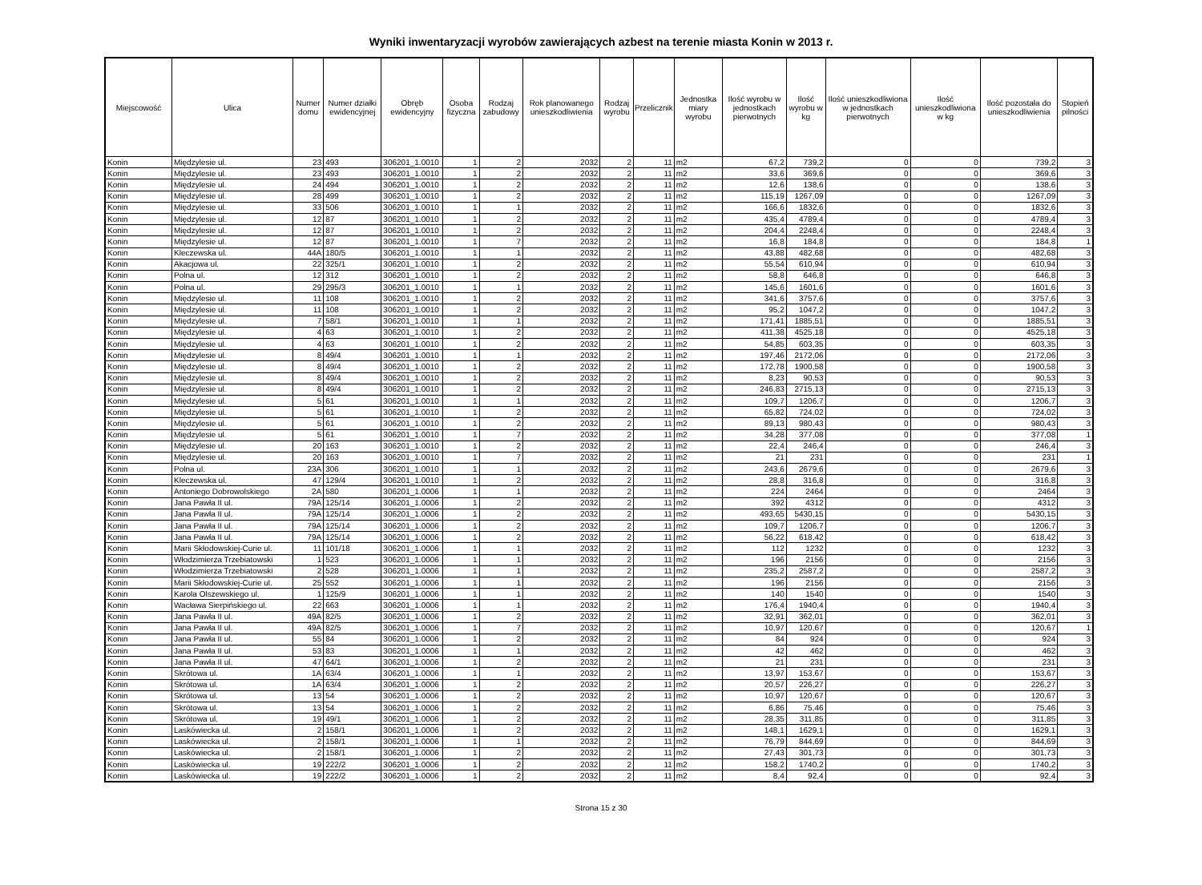Wyniki inwentaryzacji wyrobów zawierających azbest na terenie miasta Konin w 2013 r.
| Miejscowość | Ulica | Numer domu | Numer działki ewidencyjnej | Obręb ewidencyjny | Osoba fizyczna | Rodzaj zabudowy | Rok planowanego unieszkodliwienia | Rodzaj wyrobu | Przelicznik | Jednostka miary wyrobu | Ilość wyrobu w jednostkach pierwotnych | Ilość wyrobu w kg | Ilość unieszkodliwiona w jednostkach pierwotnych | Ilość unieszkodliwiona w kg | Ilość pozostała do unieszkodliwienia | Stopień pilności |
| --- | --- | --- | --- | --- | --- | --- | --- | --- | --- | --- | --- | --- | --- | --- | --- | --- |
| Konin | Międzylesie ul. | 23 | 493 | 306201_1.0010 | 1 | 2 | 2032 | 2 | 11 | m2 | 67,2 | 739,2 | 0 | 0 | 739,2 | 3 |
| Konin | Międzylesie ul. | 23 | 493 | 306201_1.0010 | 1 | 2 | 2032 | 2 | 11 | m2 | 33,6 | 369,6 | 0 | 0 | 369,6 | 3 |
| Konin | Międzylesie ul. | 24 | 494 | 306201_1.0010 | 1 | 2 | 2032 | 2 | 11 | m2 | 12,6 | 138,6 | 0 | 0 | 138,6 | 3 |
| Konin | Międzylesie ul. | 28 | 499 | 306201_1.0010 | 1 | 2 | 2032 | 2 | 11 | m2 | 115,19 | 1267,09 | 0 | 0 | 1267,09 | 3 |
| Konin | Międzylesie ul. | 33 | 506 | 306201_1.0010 | 1 | 1 | 2032 | 2 | 11 | m2 | 166,6 | 1832,6 | 0 | 0 | 1832,6 | 3 |
| Konin | Międzylesie ul. | 12 | 87 | 306201_1.0010 | 1 | 2 | 2032 | 2 | 11 | m2 | 435,4 | 4789,4 | 0 | 0 | 4789,4 | 3 |
| Konin | Międzylesie ul. | 12 | 87 | 306201_1.0010 | 1 | 2 | 2032 | 2 | 11 | m2 | 204,4 | 2248,4 | 0 | 0 | 2248,4 | 3 |
| Konin | Międzylesie ul. | 12 | 87 | 306201_1.0010 | 1 | 7 | 2032 | 2 | 11 | m2 | 16,8 | 184,8 | 0 | 0 | 184,8 | 1 |
| Konin | Kleczewska ul. | 44A | 180/5 | 306201_1.0010 | 1 | 1 | 2032 | 2 | 11 | m2 | 43,88 | 482,68 | 0 | 0 | 482,68 | 3 |
| Konin | Akacjowa ul. | 22 | 325/1 | 306201_1.0010 | 1 | 2 | 2032 | 2 | 11 | m2 | 55,54 | 610,94 | 0 | 0 | 610,94 | 3 |
| Konin | Polna ul. | 12 | 312 | 306201_1.0010 | 1 | 2 | 2032 | 2 | 11 | m2 | 58,8 | 646,8 | 0 | 0 | 646,8 | 3 |
| Konin | Polna ul. | 29 | 295/3 | 306201_1.0010 | 1 | 1 | 2032 | 2 | 11 | m2 | 145,6 | 1601,6 | 0 | 0 | 1601,6 | 3 |
| Konin | Międzylesie ul. | 11 | 108 | 306201_1.0010 | 1 | 2 | 2032 | 2 | 11 | m2 | 341,6 | 3757,6 | 0 | 0 | 3757,6 | 3 |
| Konin | Międzylesie ul. | 11 | 108 | 306201_1.0010 | 1 | 2 | 2032 | 2 | 11 | m2 | 95,2 | 1047,2 | 0 | 0 | 1047,2 | 3 |
| Konin | Międzylesie ul. | 7 | 58/1 | 306201_1.0010 | 1 | 1 | 2032 | 2 | 11 | m2 | 171,41 | 1885,51 | 0 | 0 | 1885,51 | 3 |
| Konin | Międzylesie ul. | 4 | 63 | 306201_1.0010 | 1 | 2 | 2032 | 2 | 11 | m2 | 411,38 | 4525,18 | 0 | 0 | 4525,18 | 3 |
| Konin | Międzylesie ul. | 4 | 63 | 306201_1.0010 | 1 | 2 | 2032 | 2 | 11 | m2 | 54,85 | 603,35 | 0 | 0 | 603,35 | 3 |
| Konin | Międzylesie ul. | 8 | 49/4 | 306201_1.0010 | 1 | 1 | 2032 | 2 | 11 | m2 | 197,46 | 2172,06 | 0 | 0 | 2172,06 | 3 |
| Konin | Międzylesie ul. | 8 | 49/4 | 306201_1.0010 | 1 | 2 | 2032 | 2 | 11 | m2 | 172,78 | 1900,58 | 0 | 0 | 1900,58 | 3 |
| Konin | Międzylesie ul. | 8 | 49/4 | 306201_1.0010 | 1 | 2 | 2032 | 2 | 11 | m2 | 8,23 | 90,53 | 0 | 0 | 90,53 | 3 |
| Konin | Międzylesie ul. | 8 | 49/4 | 306201_1.0010 | 1 | 2 | 2032 | 2 | 11 | m2 | 246,83 | 2715,13 | 0 | 0 | 2715,13 | 3 |
| Konin | Międzylesie ul. | 5 | 61 | 306201_1.0010 | 1 | 1 | 2032 | 2 | 11 | m2 | 109,7 | 1206,7 | 0 | 0 | 1206,7 | 3 |
| Konin | Międzylesie ul. | 5 | 61 | 306201_1.0010 | 1 | 2 | 2032 | 2 | 11 | m2 | 65,82 | 724,02 | 0 | 0 | 724,02 | 3 |
| Konin | Międzylesie ul. | 5 | 61 | 306201_1.0010 | 1 | 2 | 2032 | 2 | 11 | m2 | 89,13 | 980,43 | 0 | 0 | 980,43 | 3 |
| Konin | Międzylesie ul. | 5 | 61 | 306201_1.0010 | 1 | 7 | 2032 | 2 | 11 | m2 | 34,28 | 377,08 | 0 | 0 | 377,08 | 1 |
| Konin | Międzylesie ul. | 20 | 163 | 306201_1.0010 | 1 | 2 | 2032 | 2 | 11 | m2 | 22,4 | 246,4 | 0 | 0 | 246,4 | 3 |
| Konin | Międzylesie ul. | 20 | 163 | 306201_1.0010 | 1 | 7 | 2032 | 2 | 11 | m2 | 21 | 231 | 0 | 0 | 231 | 1 |
| Konin | Polna ul. | 23A | 306 | 306201_1.0010 | 1 | 1 | 2032 | 2 | 11 | m2 | 243,6 | 2679,6 | 0 | 0 | 2679,6 | 3 |
| Konin | Kleczewska ul. | 47 | 129/4 | 306201_1.0010 | 1 | 2 | 2032 | 2 | 11 | m2 | 28,8 | 316,8 | 0 | 0 | 316,8 | 3 |
| Konin | Antoniego Dobrowolskiego | 2A | 580 | 306201_1.0006 | 1 | 1 | 2032 | 2 | 11 | m2 | 224 | 2464 | 0 | 0 | 2464 | 3 |
| Konin | Jana Pawła II ul. | 79A | 125/14 | 306201_1.0006 | 1 | 2 | 2032 | 2 | 11 | m2 | 392 | 4312 | 0 | 0 | 4312 | 3 |
| Konin | Jana Pawła II ul. | 79A | 125/14 | 306201_1.0006 | 1 | 2 | 2032 | 2 | 11 | m2 | 493,65 | 5430,15 | 0 | 0 | 5430,15 | 3 |
| Konin | Jana Pawła II ul. | 79A | 125/14 | 306201_1.0006 | 1 | 2 | 2032 | 2 | 11 | m2 | 109,7 | 1206,7 | 0 | 0 | 1206,7 | 3 |
| Konin | Jana Pawła II ul. | 79A | 125/14 | 306201_1.0006 | 1 | 2 | 2032 | 2 | 11 | m2 | 56,22 | 618,42 | 0 | 0 | 618,42 | 3 |
| Konin | Marii Skłodowskiej-Curie ul. | 11 | 101/18 | 306201_1.0006 | 1 | 1 | 2032 | 2 | 11 | m2 | 112 | 1232 | 0 | 0 | 1232 | 3 |
| Konin | Włodzimierza Trzebiatowski | 1 | 523 | 306201_1.0006 | 1 | 1 | 2032 | 2 | 11 | m2 | 196 | 2156 | 0 | 0 | 2156 | 3 |
| Konin | Włodzimierza Trzebiatowski | 2 | 528 | 306201_1.0006 | 1 | 1 | 2032 | 2 | 11 | m2 | 235,2 | 2587,2 | 0 | 0 | 2587,2 | 3 |
| Konin | Marii Skłodowskiej-Curie ul. | 25 | 552 | 306201_1.0006 | 1 | 1 | 2032 | 2 | 11 | m2 | 196 | 2156 | 0 | 0 | 2156 | 3 |
| Konin | Karola Olszewskiego ul. | 1 | 125/9 | 306201_1.0006 | 1 | 1 | 2032 | 2 | 11 | m2 | 140 | 1540 | 0 | 0 | 1540 | 3 |
| Konin | Wacława Sierpińskiego ul. | 22 | 663 | 306201_1.0006 | 1 | 1 | 2032 | 2 | 11 | m2 | 176,4 | 1940,4 | 0 | 0 | 1940,4 | 3 |
| Konin | Jana Pawła II ul. | 49A | 82/5 | 306201_1.0006 | 1 | 2 | 2032 | 2 | 11 | m2 | 32,91 | 362,01 | 0 | 0 | 362,01 | 3 |
| Konin | Jana Pawła II ul. | 49A | 82/5 | 306201_1.0006 | 1 | 7 | 2032 | 2 | 11 | m2 | 10,97 | 120,67 | 0 | 0 | 120,67 | 1 |
| Konin | Jana Pawła II ul. | 55 | 84 | 306201_1.0006 | 1 | 2 | 2032 | 2 | 11 | m2 | 84 | 924 | 0 | 0 | 924 | 3 |
| Konin | Jana Pawła II ul. | 53 | 83 | 306201_1.0006 | 1 | 1 | 2032 | 2 | 11 | m2 | 42 | 462 | 0 | 0 | 462 | 3 |
| Konin | Jana Pawła II ul. | 47 | 64/1 | 306201_1.0006 | 1 | 2 | 2032 | 2 | 11 | m2 | 21 | 231 | 0 | 0 | 231 | 3 |
| Konin | Skrótowa ul. | 1A | 63/4 | 306201_1.0006 | 1 | 1 | 2032 | 2 | 11 | m2 | 13,97 | 153,67 | 0 | 0 | 153,67 | 3 |
| Konin | Skrótowa ul. | 1A | 63/4 | 306201_1.0006 | 1 | 2 | 2032 | 2 | 11 | m2 | 20,57 | 226,27 | 0 | 0 | 226,27 | 3 |
| Konin | Skrótowa ul. | 13 | 54 | 306201_1.0006 | 1 | 2 | 2032 | 2 | 11 | m2 | 10,97 | 120,67 | 0 | 0 | 120,67 | 3 |
| Konin | Skrótowa ul. | 13 | 54 | 306201_1.0006 | 1 | 2 | 2032 | 2 | 11 | m2 | 6,86 | 75,46 | 0 | 0 | 75,46 | 3 |
| Konin | Skrótowa ul. | 19 | 49/1 | 306201_1.0006 | 1 | 2 | 2032 | 2 | 11 | m2 | 28,35 | 311,85 | 0 | 0 | 311,85 | 3 |
| Konin | Laskówiecka ul. | 2 | 158/1 | 306201_1.0006 | 1 | 2 | 2032 | 2 | 11 | m2 | 148,1 | 1629,1 | 0 | 0 | 1629,1 | 3 |
| Konin | Laskówiecka ul. | 2 | 158/1 | 306201_1.0006 | 1 | 1 | 2032 | 2 | 11 | m2 | 76,79 | 844,69 | 0 | 0 | 844,69 | 3 |
| Konin | Laskówiecka ul. | 2 | 158/1 | 306201_1.0006 | 1 | 2 | 2032 | 2 | 11 | m2 | 27,43 | 301,73 | 0 | 0 | 301,73 | 3 |
| Konin | Laskówiecka ul. | 19 | 222/2 | 306201_1.0006 | 1 | 2 | 2032 | 2 | 11 | m2 | 158,2 | 1740,2 | 0 | 0 | 1740,2 | 3 |
| Konin | Laskówiecka ul. | 19 | 222/2 | 306201_1.0006 | 1 | 2 | 2032 | 2 | 11 | m2 | 8,4 | 92,4 | 0 | 0 | 92,4 | 3 |
Strona 15 z 30